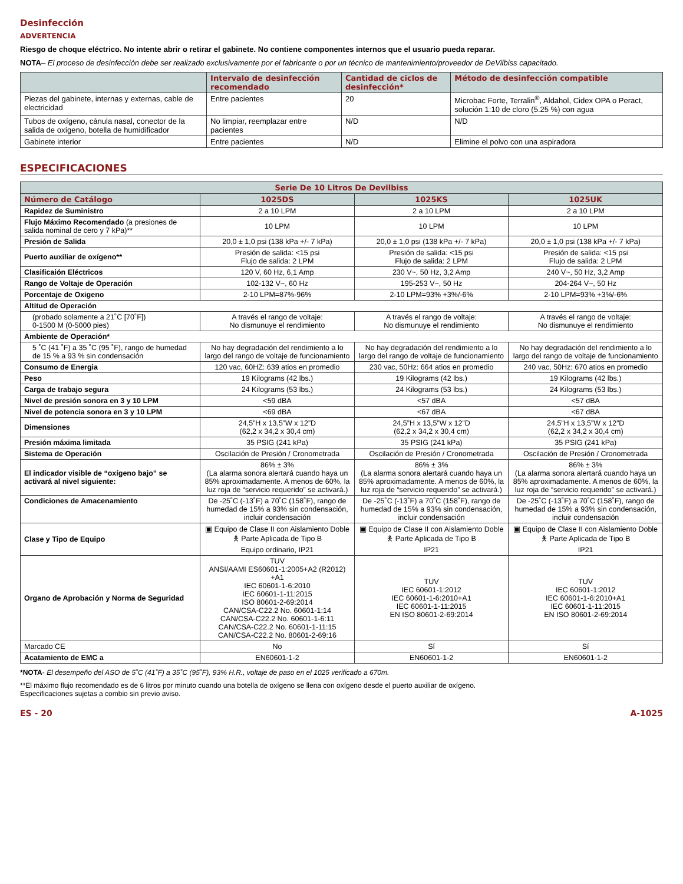Desinfección
ADVERTENCIA
Riesgo de choque eléctrico. No intente abrir o retirar el gabinete. No contiene componentes internos que el usuario pueda reparar.
NOTA– El proceso de desinfección debe ser realizado exclusivamente por el fabricante o por un técnico de mantenimiento/proveedor de DeVilbiss capacitado.
| | Intervalo de desinfección recomendado | Cantidad de ciclos de desinfección* | Método de desinfección compatible |
| --- | --- | --- | --- |
| Piezas del gabinete, internas y externas, cable de electricidad | Entre pacientes | 20 | Microbac Forte, Terralin<sup>®</sup>, Aldahol, Cidex OPA o Peract, solución 1:10 de cloro (5.25 %) con agua |
| Tubos de oxígeno, cánula nasal, conector de la salida de oxígeno, botella de humidificador | No limpiar, reemplazar entre pacientes | N/D | N/D |
| Gabinete interior | Entre pacientes | N/D | Elimine el polvo con una aspiradora |
ESPECIFICACIONES
| Serie De 10 Litros De Devilbiss | | | |
| --- | --- | --- | --- |
| Número de Catálogo | 1025DS | 1025KS | 1025UK |
| Rapidez de Suministro | 2 a 10 LPM | 2 a 10 LPM | 2 a 10 LPM |
| Flujo Máximo Recomendado (a presiones de salida nominal de cero y 7 kPa)** | 10 LPM | 10 LPM | 10 LPM |
| Presión de Salida | 20,0 ± 1,0 psi (138 kPa +/- 7 kPa) | 20,0 ± 1,0 psi (138 kPa +/- 7 kPa) | 20,0 ± 1,0 psi (138 kPa +/- 7 kPa) |
| Puerto auxiliar de oxígeno** | Presión de salida: <15 psi Flujo de salida: 2 LPM | Presión de salida: <15 psi Flujo de salida: 2 LPM | Presión de salida: <15 psi Flujo de salida: 2 LPM |
| Clasificaión Eléctricos | 120 V, 60 Hz, 6,1 Amp | 230 V~, 50 Hz, 3,2 Amp | 240 V~, 50 Hz, 3,2 Amp |
| Rango de Voltaje de Operación | 102-132 V~, 60 Hz | 195-253 V~, 50 Hz | 204-264 V~, 50 Hz |
| Porcentaje de Oxigeno | 2-10 LPM=87%-96% | 2-10 LPM=93% +3%/-6% | 2-10 LPM=93% +3%/-6% |
| Altitud de Operación | | | |
| (probado solamente a 21˚C [70˚F]) 0-1500 M (0-5000 pies) | A través el rango de voltaje: No dismunuye el rendimiento | A través el rango de voltaje: No dismunuye el rendimiento | A través el rango de voltaje: No dismunuye el rendimiento |
| Ambiente de Operación* | | | |
| 5 ˚C (41 ˚F) a 35 ˚C (95 ˚F), rango de humedad de 15 % a 93 % sin condensación | No hay degradación del rendimiento a lo largo del rango de voltaje de funcionamiento | No hay degradación del rendimiento a lo largo del rango de voltaje de funcionamiento | No hay degradación del rendimiento a lo largo del rango de voltaje de funcionamiento |
| Consumo de Energia | 120 vac, 60HZ: 639 atios en promedio | 230 vac, 50Hz: 664 atios en promedio | 240 vac, 50Hz: 670 atios en promedio |
| Peso | 19 Kilograms (42 lbs.) | 19 Kilograms (42 lbs.) | 19 Kilograms (42 lbs.) |
| Carga de trabajo segura | 24 Kilograms (53 lbs.) | 24 Kilograms (53 lbs.) | 24 Kilograms (53 lbs.) |
| Nivel de presión sonora en 3 y 10 LPM | <59 dBA | <57 dBA | <57 dBA |
| Nivel de potencia sonora en 3 y 10 LPM | <69 dBA | <67 dBA | <67 dBA |
| Dimensiones | 24,5”H x 13,5”W x 12”D (62,2 x 34,2 x 30,4 cm) | 24,5”H x 13,5”W x 12”D (62,2 x 34,2 x 30,4 cm) | 24,5”H x 13,5”W x 12”D (62,2 x 34,2 x 30,4 cm) |
| Presión máxima limitada | 35 PSIG (241 kPa) | 35 PSIG (241 kPa) | 35 PSIG (241 kPa) |
| Sistema de Operación | Oscilación de Presión / Cronometrada | Oscilación de Presión / Cronometrada | Oscilación de Presión / Cronometrada |
| El indicador visible de “oxígeno bajo” se activará al nivel siguiente: | 86% ± 3% (La alarma sonora alertará cuando haya un 85% aproximadamente. A menos de 60%, la luz roja de “servicio requerido” se activará.) | 86% ± 3% (La alarma sonora alertará cuando haya un 85% aproximadamente. A menos de 60%, la luz roja de “servicio requerido” se activará.) | 86% ± 3% (La alarma sonora alertará cuando haya un 85% aproximadamente. A menos de 60%, la luz roja de “servicio requerido” se activará.) |
| Condiciones de Amacenamiento | De -25˚C (-13˚F) a 70˚C (158˚F), rango de humedad de 15% a 93% sin condensación, incluir condensación | De -25˚C (-13˚F) a 70˚C (158˚F), rango de humedad de 15% a 93% sin condensación, incluir condensación | De -25˚C (-13˚F) a 70˚C (158˚F), rango de humedad de 15% a 93% sin condensación, incluir condensación |
| Clase y Tipo de Equipo | ▣ Equipo de Clase II con Aislamiento Doble 🯅 Parte Aplicada de Tipo B Equipo ordinario, IP21 | ▣ Equipo de Clase II con Aislamiento Doble 🯅 Parte Aplicada de Tipo B IP21 | ▣ Equipo de Clase II con Aislamiento Doble 🯅 Parte Aplicada de Tipo B IP21 |
| Organo de Aprobación y Norma de Seguridad | TUV ANSI/AAMI ES60601-1:2005+A2 (R2012) +A1 IEC 60601-1-6:2010 IEC 60601-1-11:2015 ISO 80601-2-69:2014 CAN/CSA-C22.2 No. 60601-1:14 CAN/CSA-C22.2 No. 60601-1-6:11 CAN/CSA-C22.2 No. 60601-1-11:15 CAN/CSA-C22.2 No. 80601-2-69:16 | TUV IEC 60601-1:2012 IEC 60601-1-6:2010+A1 IEC 60601-1-11:2015 EN ISO 80601-2-69:2014 | TUV IEC 60601-1:2012 IEC 60601-1-6:2010+A1 IEC 60601-1-11:2015 EN ISO 80601-2-69:2014 |
| Marcado CE | No | Sí | Sí |
| Acatamiento de EMC a | EN60601-1-2 | EN60601-1-2 | EN60601-1-2 |
*NOTA- El desempeño del ASO de 5˚C (41˚F) a 35˚C (95˚F), 93% H.R., voltaje de paso en el 1025 verificado a 670m.
**El máximo flujo recomendado es de 6 litros por minuto cuando una botella de oxígeno se llena con oxígeno desde el puerto auxiliar de oxígeno.
Especificaciones sujetas a combio sin previo aviso.
ES - 20 A-1025